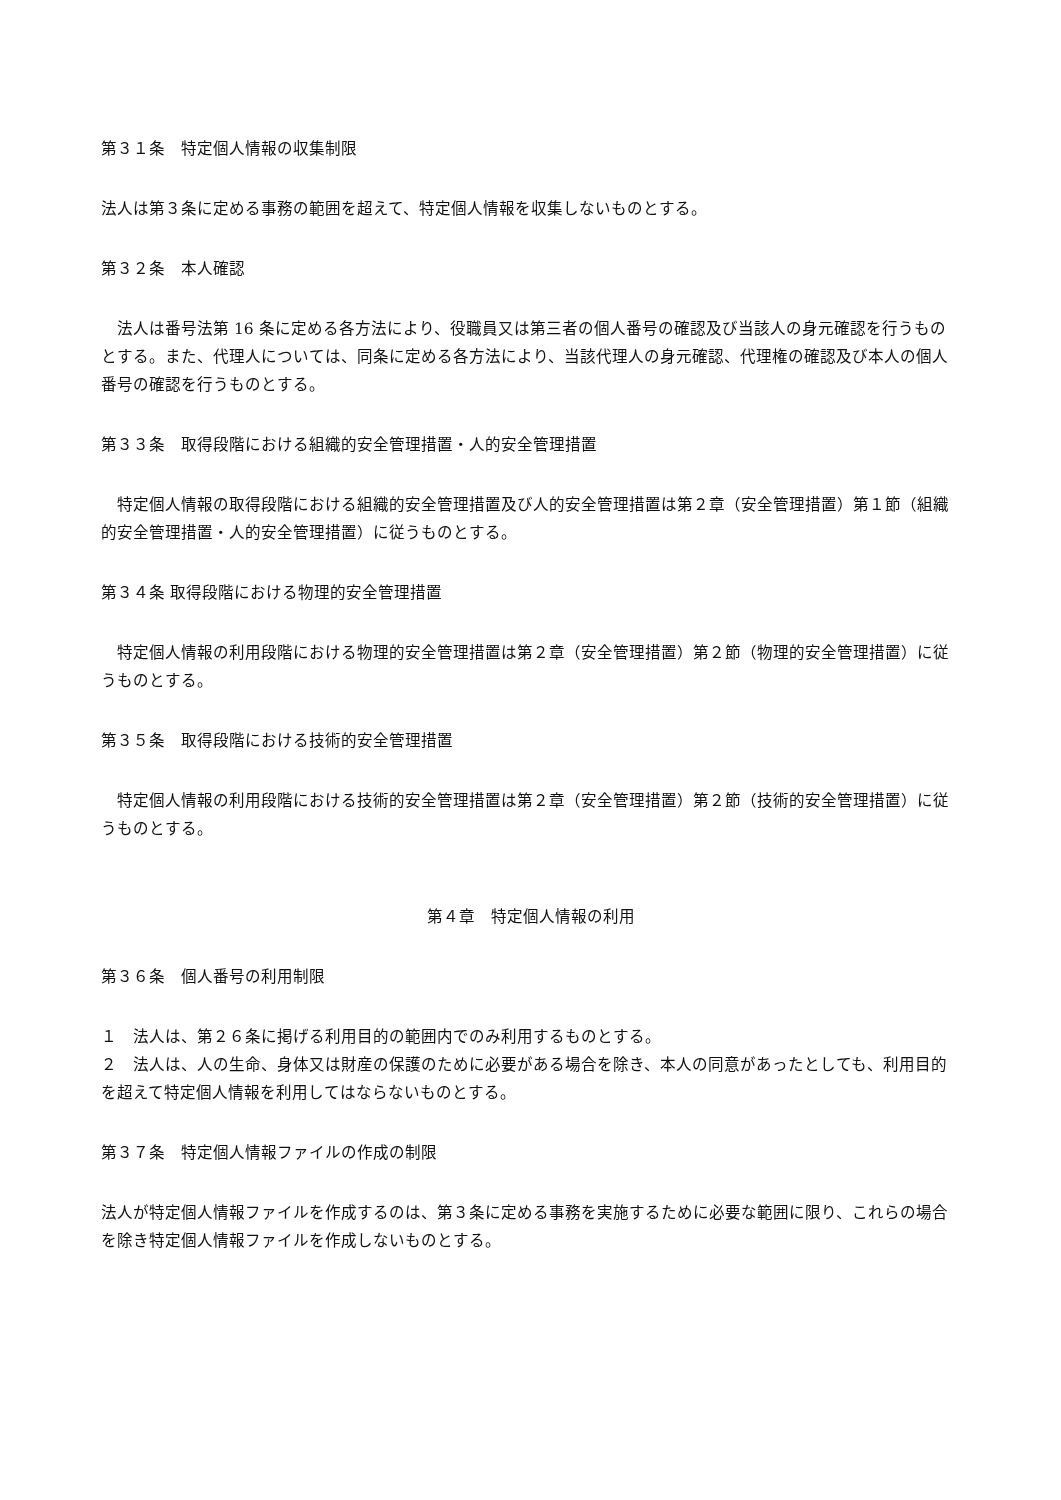第３１条　特定個人情報の収集制限
法人は第３条に定める事務の範囲を超えて、特定個人情報を収集しないものとする。
第３２条　本人確認
　法人は番号法第 16 条に定める各方法により、役職員又は第三者の個人番号の確認及び当該人の身元確認を行うものとする。また、代理人については、同条に定める各方法により、当該代理人の身元確認、代理権の確認及び本人の個人番号の確認を行うものとする。
第３３条　取得段階における組織的安全管理措置・人的安全管理措置
　特定個人情報の取得段階における組織的安全管理措置及び人的安全管理措置は第２章（安全管理措置）第１節（組織的安全管理措置・人的安全管理措置）に従うものとする。
第３４条 取得段階における物理的安全管理措置
　特定個人情報の利用段階における物理的安全管理措置は第２章（安全管理措置）第２節（物理的安全管理措置）に従うものとする。
第３５条　取得段階における技術的安全管理措置
　特定個人情報の利用段階における技術的安全管理措置は第２章（安全管理措置）第２節（技術的安全管理措置）に従うものとする。
第４章　特定個人情報の利用
第３６条　個人番号の利用制限
１　法人は、第２６条に掲げる利用目的の範囲内でのみ利用するものとする。
２　法人は、人の生命、身体又は財産の保護のために必要がある場合を除き、本人の同意があったとしても、利用目的を超えて特定個人情報を利用してはならないものとする。
第３７条　特定個人情報ファイルの作成の制限
法人が特定個人情報ファイルを作成するのは、第３条に定める事務を実施するために必要な範囲に限り、これらの場合を除き特定個人情報ファイルを作成しないものとする。